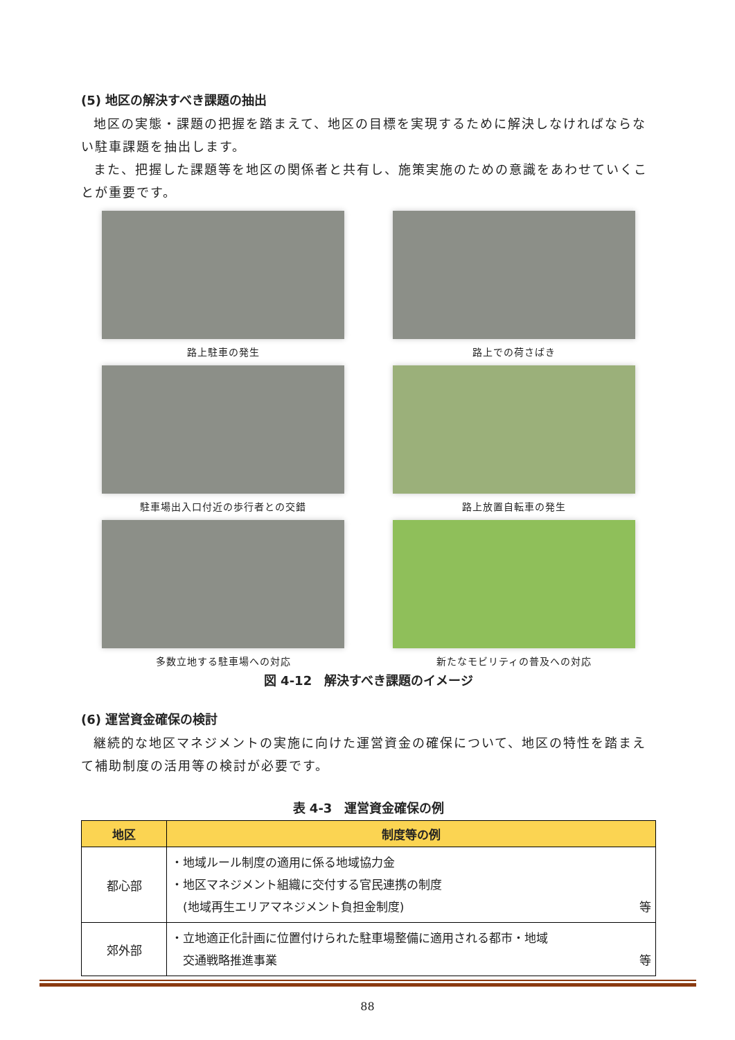(5) 地区の解決すべき課題の抽出
地区の実態・課題の把握を踏まえて、地区の目標を実現するために解決しなければならない駐車課題を抽出します。
また、把握した課題等を地区の関係者と共有し、施策実施のための意識をあわせていくことが重要です。
路上駐車の発生
路上での荷さばき
駐車場出入口付近の歩行者との交錯
路上放置自転車の発生
多数立地する駐車場への対応
新たなモビリティの普及への対応
図 4-12　解決すべき課題のイメージ
(6) 運営資金確保の検討
継続的な地区マネジメントの実施に向けた運営資金の確保について、地区の特性を踏まえて補助制度の活用等の検討が必要です。
表 4-3　運営資金確保の例
| 地区 | 制度等の例 |
| --- | --- |
| 都心部 | ・地域ルール制度の適用に係る地域協力金 ・地区マネジメント組織に交付する官民連携の制度 (地域再生エリアマネジメント負担金制度) 等 |
| 郊外部 | ・立地適正化計画に位置付けられた駐車場整備に適用される都市・地域 交通戦略推進事業 等 |
88